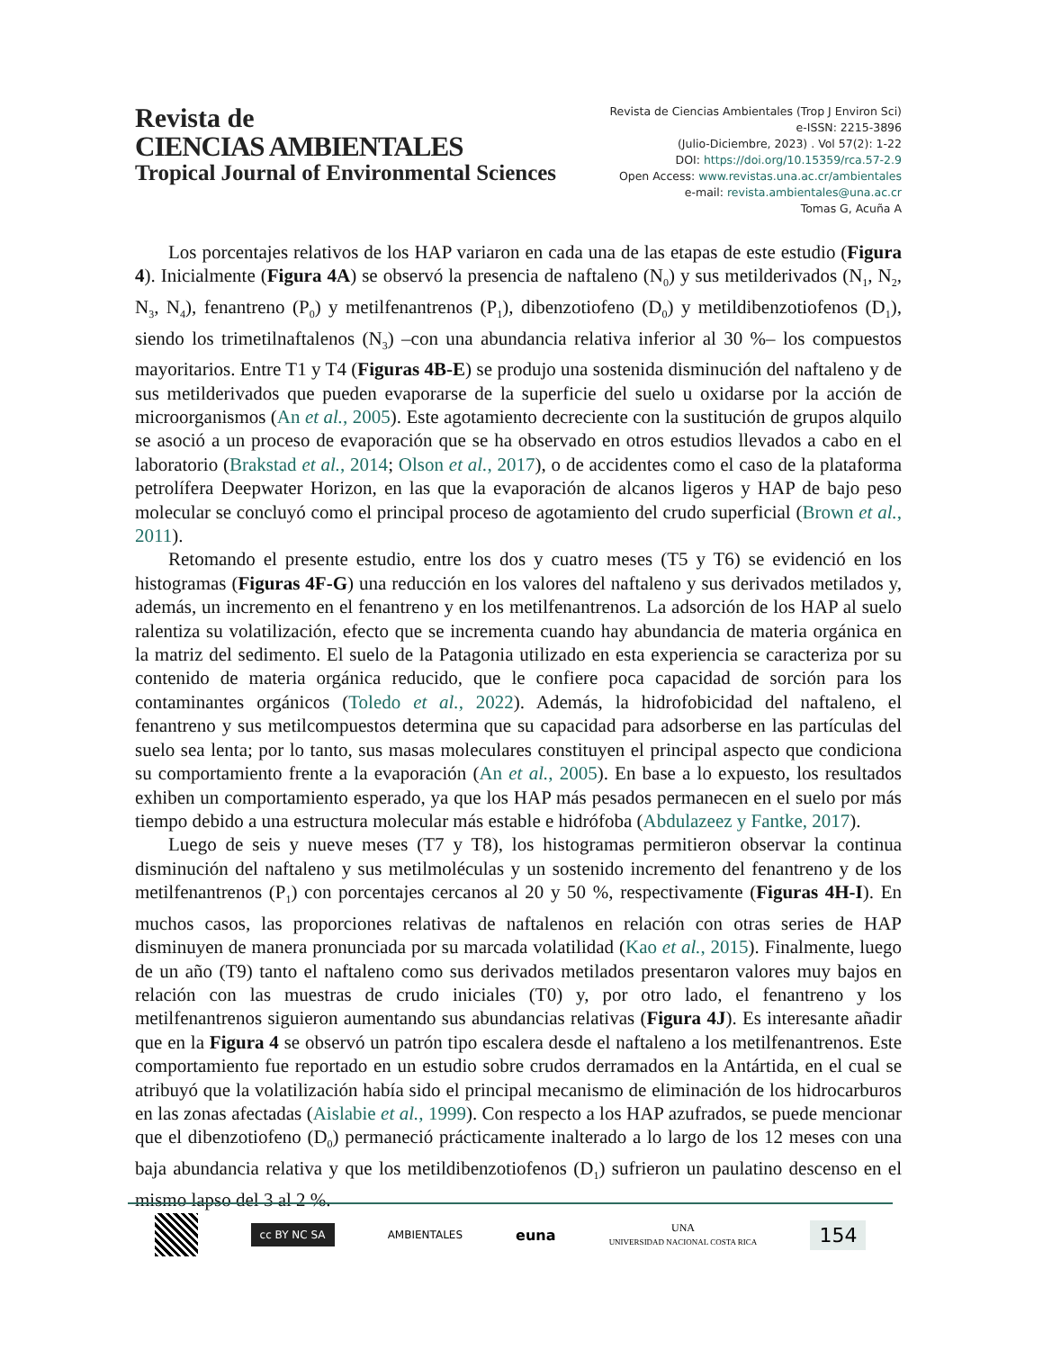Revista de
CIENCIAS AMBIENTALES
Tropical Journal of Environmental Sciences
Revista de Ciencias Ambientales (Trop J Environ Sci)
e-ISSN: 2215-3896
(Julio-Diciembre, 2023) . Vol 57(2): 1-22
DOI: https://doi.org/10.15359/rca.57-2.9
Open Access: www.revistas.una.ac.cr/ambientales
e-mail: revista.ambientales@una.ac.cr
Tomas G, Acuña A
Los porcentajes relativos de los HAP variaron en cada una de las etapas de este estudio (Figura 4). Inicialmente (Figura 4A) se observó la presencia de naftaleno (N<sub>0</sub>) y sus metilderivados (N<sub>1</sub>, N<sub>2</sub>, N<sub>3</sub>, N<sub>4</sub>), fenantreno (P<sub>0</sub>) y metilfenantrenos (P<sub>1</sub>), dibenzotiofeno (D<sub>0</sub>) y metildibenzotiofenos (D<sub>1</sub>), siendo los trimetilnaftalenos (N<sub>3</sub>) –con una abundancia relativa inferior al 30 %– los compuestos mayoritarios. Entre T1 y T4 (Figuras 4B-E) se produjo una sostenida disminución del naftaleno y de sus metilderivados que pueden evaporarse de la superficie del suelo u oxidarse por la acción de microorganismos (An et al., 2005). Este agotamiento decreciente con la sustitución de grupos alquilo se asoció a un proceso de evaporación que se ha observado en otros estudios llevados a cabo en el laboratorio (Brakstad et al., 2014; Olson et al., 2017), o de accidentes como el caso de la plataforma petrolífera Deepwater Horizon, en las que la evaporación de alcanos ligeros y HAP de bajo peso molecular se concluyó como el principal proceso de agotamiento del crudo superficial (Brown et al., 2011).
Retomando el presente estudio, entre los dos y cuatro meses (T5 y T6) se evidenció en los histogramas (Figuras 4F-G) una reducción en los valores del naftaleno y sus derivados metilados y, además, un incremento en el fenantreno y en los metilfenantrenos. La adsorción de los HAP al suelo ralentiza su volatilización, efecto que se incrementa cuando hay abundancia de materia orgánica en la matriz del sedimento. El suelo de la Patagonia utilizado en esta experiencia se caracteriza por su contenido de materia orgánica reducido, que le confiere poca capacidad de sorción para los contaminantes orgánicos (Toledo et al., 2022). Además, la hidrofobicidad del naftaleno, el fenantreno y sus metilcompuestos determina que su capacidad para adsorberse en las partículas del suelo sea lenta; por lo tanto, sus masas moleculares constituyen el principal aspecto que condiciona su comportamiento frente a la evaporación (An et al., 2005). En base a lo expuesto, los resultados exhiben un comportamiento esperado, ya que los HAP más pesados permanecen en el suelo por más tiempo debido a una estructura molecular más estable e hidrófoba (Abdulazeez y Fantke, 2017).
Luego de seis y nueve meses (T7 y T8), los histogramas permitieron observar la continua disminución del naftaleno y sus metilmoléculas y un sostenido incremento del fenantreno y de los metilfenantrenos (P<sub>1</sub>) con porcentajes cercanos al 20 y 50 %, respectivamente (Figuras 4H-I). En muchos casos, las proporciones relativas de naftalenos en relación con otras series de HAP disminuyen de manera pronunciada por su marcada volatilidad (Kao et al., 2015). Finalmente, luego de un año (T9) tanto el naftaleno como sus derivados metilados presentaron valores muy bajos en relación con las muestras de crudo iniciales (T0) y, por otro lado, el fenantreno y los metilfenantrenos siguieron aumentando sus abundancias relativas (Figura 4J). Es interesante añadir que en la Figura 4 se observó un patrón tipo escalera desde el naftaleno a los metilfenantrenos. Este comportamiento fue reportado en un estudio sobre crudos derramados en la Antártida, en el cual se atribuyó que la volatilización había sido el principal mecanismo de eliminación de los hidrocarburos en las zonas afectadas (Aislabie et al., 1999). Con respecto a los HAP azufrados, se puede mencionar que el dibenzotiofeno (D<sub>0</sub>) permaneció prácticamente inalterado a lo largo de los 12 meses con una baja abundancia relativa y que los metildibenzotiofenos (D<sub>1</sub>) sufrieron un paulatino descenso en el mismo lapso del 3 al 2 %.
cc BY NC SA
AMBIENTALES
euna
UNA
UNIVERSIDAD NACIONAL COSTA RICA
154